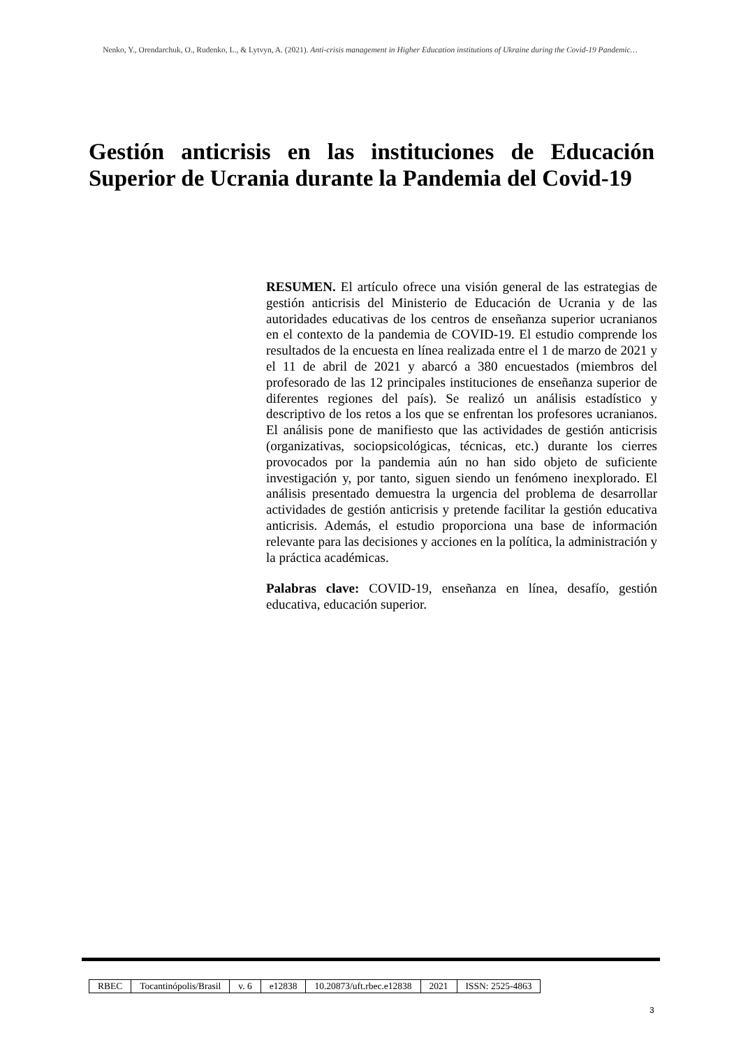Nenko, Y., Orendarchuk, O., Rudenko, L., & Lytvyn, A. (2021). Anti-crisis management in Higher Education institutions of Ukraine during the Covid-19 Pandemic…
Gestión anticrisis en las instituciones de Educación Superior de Ucrania durante la Pandemia del Covid-19
RESUMEN. El artículo ofrece una visión general de las estrategias de gestión anticrisis del Ministerio de Educación de Ucrania y de las autoridades educativas de los centros de enseñanza superior ucranianos en el contexto de la pandemia de COVID-19. El estudio comprende los resultados de la encuesta en línea realizada entre el 1 de marzo de 2021 y el 11 de abril de 2021 y abarcó a 380 encuestados (miembros del profesorado de las 12 principales instituciones de enseñanza superior de diferentes regiones del país). Se realizó un análisis estadístico y descriptivo de los retos a los que se enfrentan los profesores ucranianos. El análisis pone de manifiesto que las actividades de gestión anticrisis (organizativas, sociopsicológicas, técnicas, etc.) durante los cierres provocados por la pandemia aún no han sido objeto de suficiente investigación y, por tanto, siguen siendo un fenómeno inexplorado. El análisis presentado demuestra la urgencia del problema de desarrollar actividades de gestión anticrisis y pretende facilitar la gestión educativa anticrisis. Además, el estudio proporciona una base de información relevante para las decisiones y acciones en la política, la administración y la práctica académicas.
Palabras clave: COVID-19, enseñanza en línea, desafío, gestión educativa, educación superior.
| RBEC | Tocantinópolis/Brasil | v. 6 | e12838 | 10.20873/uft.rbec.e12838 | 2021 | ISSN: 2525-4863 |
3